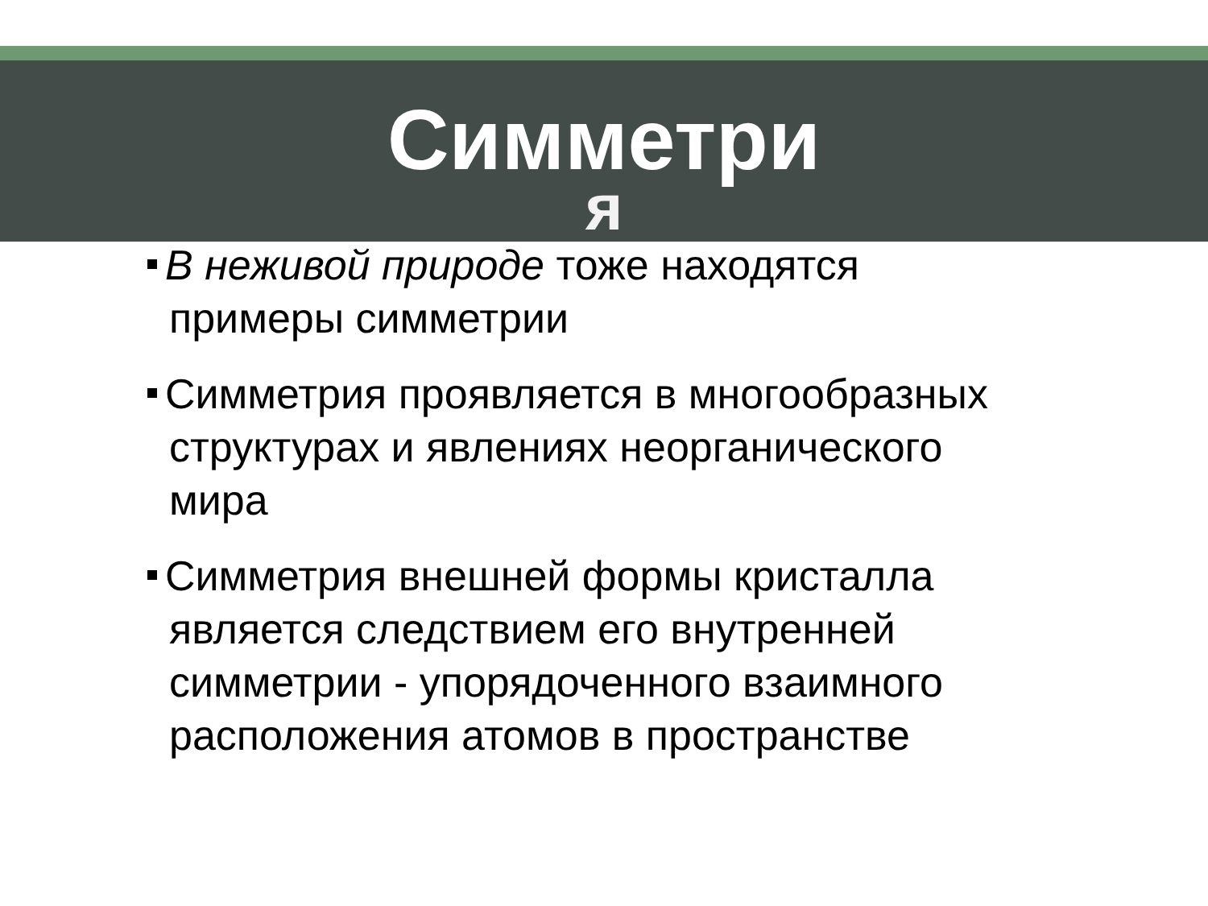Симметри
я
В неживой природе тоже находятся примеры симметрии
Симметрия проявляется в многообразных структурах и явлениях неорганического мира
Симметрия внешней формы кристалла является следствием его внутренней симметрии - упорядоченного взаимного расположения атомов в пространстве